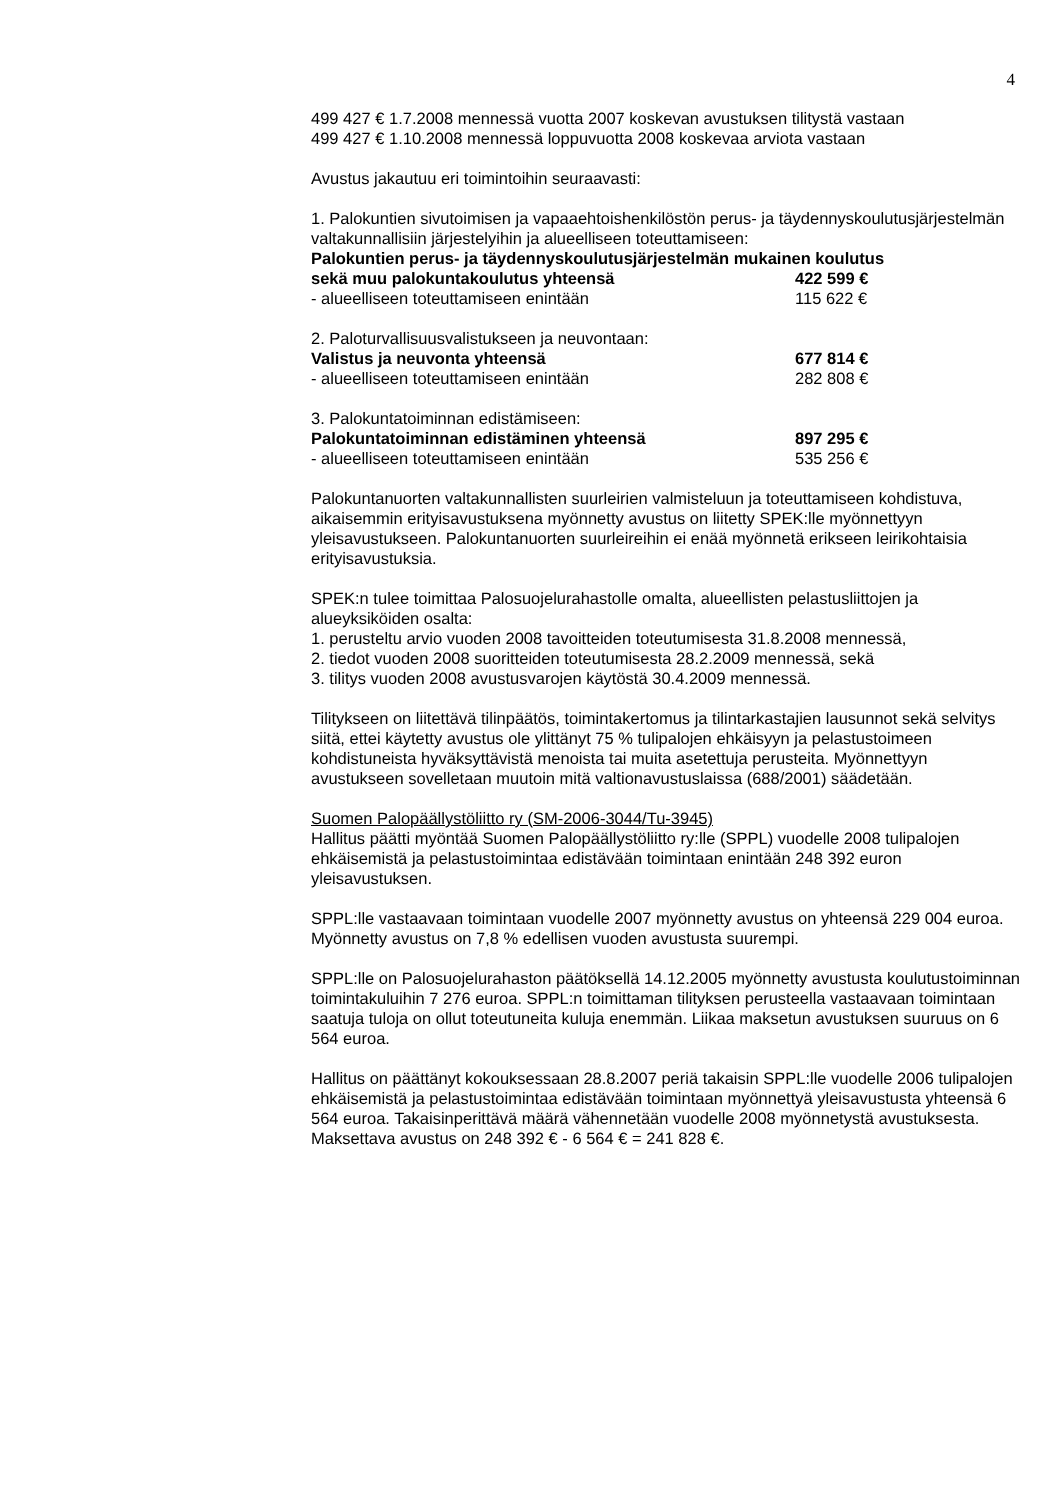4
499 427 € 1.7.2008 mennessä vuotta 2007 koskevan avustuksen tilitystä vastaan
499 427 € 1.10.2008 mennessä loppuvuotta 2008 koskevaa arviota vastaan
Avustus jakautuu eri toimintoihin seuraavasti:
1. Palokuntien sivutoimisen ja vapaaehtoishenkilöstön perus- ja täydennyskoulutusjärjestelmän valtakunnallisiin järjestelyihin ja alueelliseen toteuttamiseen:
Palokuntien perus- ja täydennyskoulutusjärjestelmän mukainen koulutus
sekä muu palokuntakoulutus yhteensä 422 599 €
- alueelliseen toteuttamiseen enintään 115 622 €
2. Paloturvallisuusvalistukseen ja neuvontaan:
Valistus ja neuvonta yhteensä 677 814 €
- alueelliseen toteuttamiseen enintään 282 808 €
3. Palokuntatoiminnan edistämiseen:
Palokuntatoiminnan edistäminen yhteensä 897 295 €
- alueelliseen toteuttamiseen enintään 535 256 €
Palokuntanuorten valtakunnallisten suurleirien valmisteluun ja toteuttamiseen kohdistuva, aikaisemmin erityisavustuksena myönnetty avustus on liitetty SPEK:lle myönnettyyn yleisavustukseen. Palokuntanuorten suurleireihin ei enää myönnetä erikseen leirikohtaisia erityisavustuksia.
SPEK:n tulee toimittaa Palosuojelurahastolle omalta, alueellisten pelastusliittojen ja alueyksiköiden osalta:
1. perusteltu arvio vuoden 2008 tavoitteiden toteutumisesta 31.8.2008 mennessä,
2. tiedot vuoden 2008 suoritteiden toteutumisesta 28.2.2009 mennessä, sekä
3. tilitys vuoden 2008 avustusvarojen käytöstä 30.4.2009 mennessä.
Tilitykseen on liitettävä tilinpäätös, toimintakertomus ja tilintarkastajien lausunnot sekä selvitys siitä, ettei käytetty avustus ole ylittänyt 75 % tulipalojen ehkäisyyn ja pelastustoimeen kohdistuneista hyväksyttävistä menoista tai muita asetettuja perusteita. Myönnettyyn avustukseen sovelletaan muutoin mitä valtionavustuslaissa (688/2001) säädetään.
Suomen Palopäällystöliitto ry (SM-2006-3044/Tu-3945)
Hallitus päätti myöntää Suomen Palopäällystöliitto ry:lle (SPPL) vuodelle 2008 tulipalojen ehkäisemistä ja pelastustoimintaa edistävään toimintaan enintään 248 392 euron yleisavustuksen.
SPPL:lle vastaavaan toimintaan vuodelle 2007 myönnetty avustus on yhteensä 229 004 euroa. Myönnetty avustus on 7,8 % edellisen vuoden avustusta suurempi.
SPPL:lle on Palosuojelurahaston päätöksellä 14.12.2005 myönnetty avustusta koulutustoiminnan toimintakuluihin 7 276 euroa. SPPL:n toimittaman tilityksen perusteella vastaavaan toimintaan saatuja tuloja on ollut toteutuneita kuluja enemmän. Liikaa maksetun avustuksen suuruus on 6 564 euroa.
Hallitus on päättänyt kokouksessaan 28.8.2007 periä takaisin SPPL:lle vuodelle 2006 tulipalojen ehkäisemistä ja pelastustoimintaa edistävään toimintaan myönnettyä yleisavustusta yhteensä 6 564 euroa. Takaisinperittävä määrä vähennetään vuodelle 2008 myönnetystä avustuksesta. Maksettava avustus on 248 392 € - 6 564 € = 241 828 €.